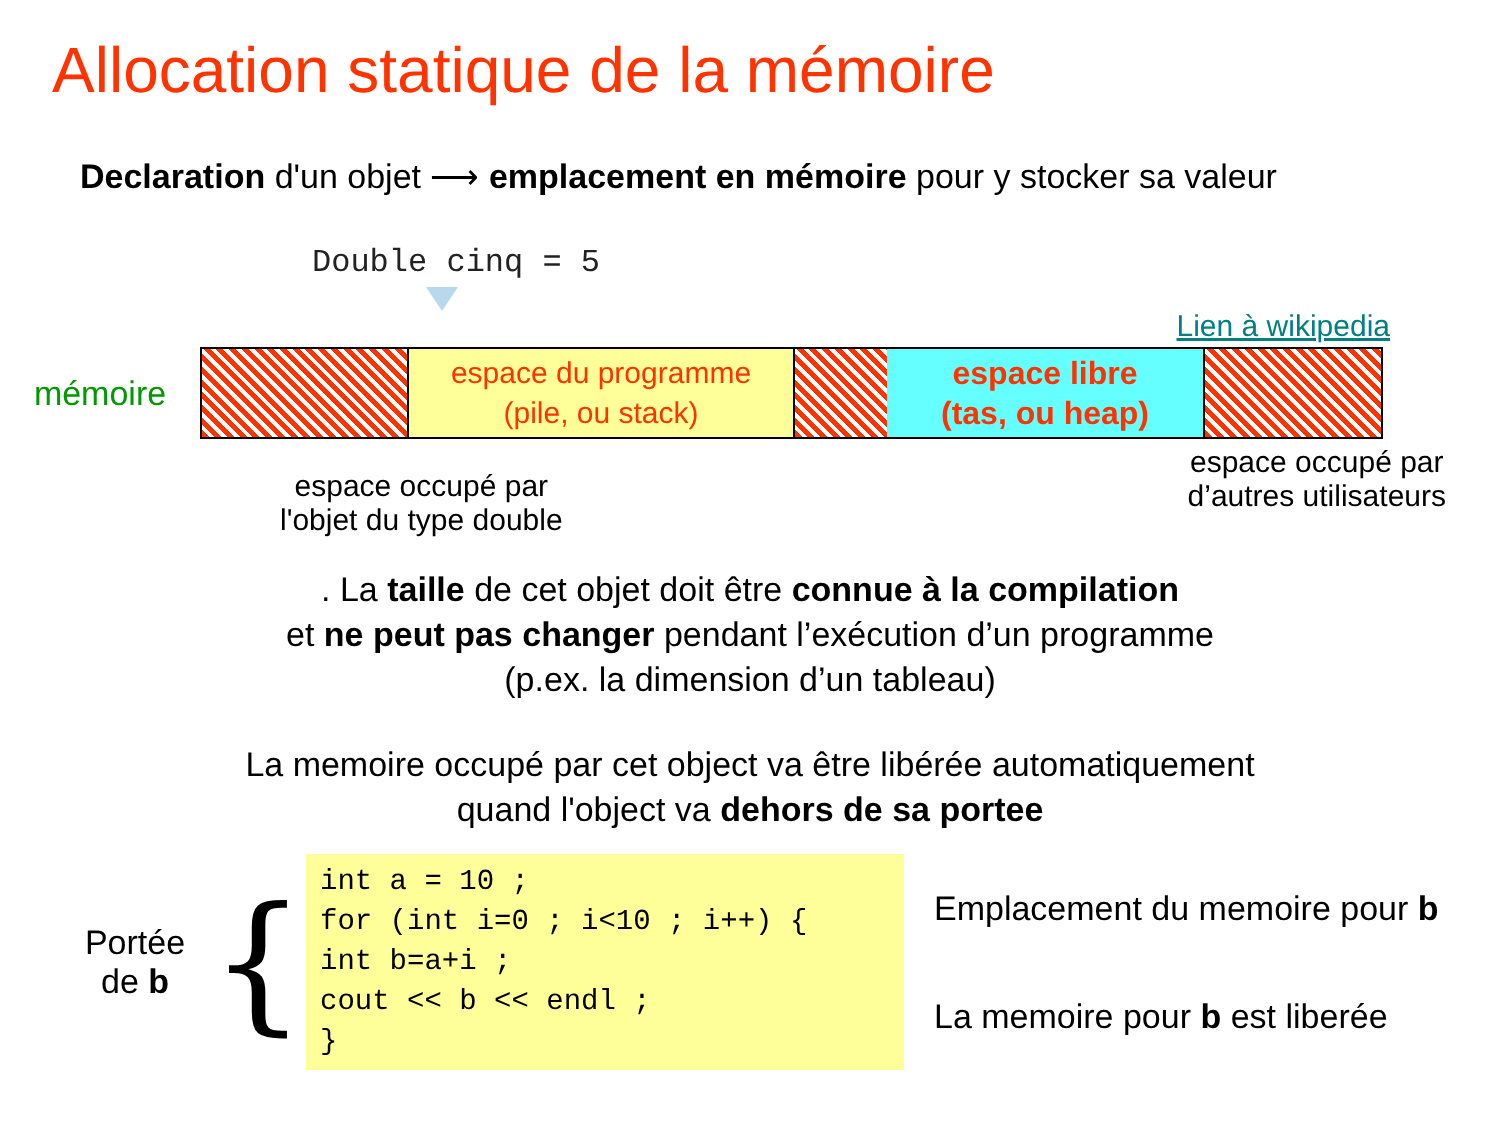Allocation statique de la mémoire
Declaration d'un objet ⟶ emplacement en mémoire pour y stocker sa valeur
Double cinq = 5
Lien à wikipedia
mémoire
espace du programme
(pile, ou stack)
espace libre
(tas, ou heap)
espace occupé par
l'objet du type double
espace occupé par
d’autres utilisateurs
. La taille de cet objet doit être connue à la compilation
et ne peut pas changer pendant l’exécution d’un programme
(p.ex. la dimension d’un tableau)
La memoire occupé par cet object va être libérée automatiquement
quand l'object va dehors de sa portee
Portée
de b
{
int a = 10 ; for (int i=0 ; i<10 ; i++) { int b=a+i ; cout << b << endl ; }
Emplacement du memoire pour b
La memoire pour b est liberée